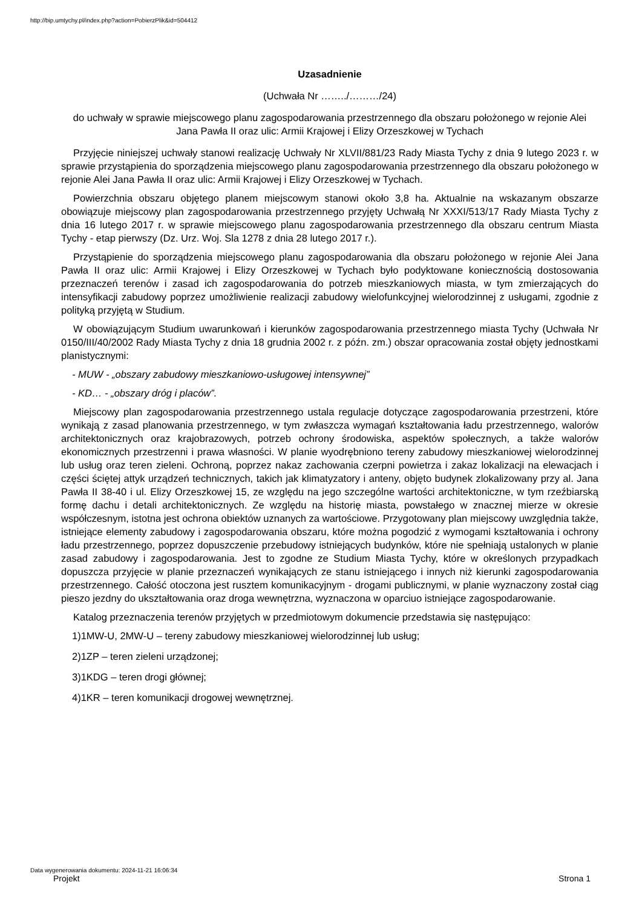http://bip.umtychy.pl/index.php?action=PobierzPlik&id=504412
Uzasadnienie
(Uchwała Nr ……../………/24)
do uchwały w sprawie miejscowego planu zagospodarowania przestrzennego dla obszaru położonego w rejonie Alei Jana Pawła II oraz ulic: Armii Krajowej i Elizy Orzeszkowej w Tychach
Przyjęcie niniejszej uchwały stanowi realizację Uchwały Nr XLVII/881/23 Rady Miasta Tychy z dnia 9 lutego 2023 r. w sprawie przystąpienia do sporządzenia miejscowego planu zagospodarowania przestrzennego dla obszaru położonego w rejonie Alei Jana Pawła II oraz ulic: Armii Krajowej i Elizy Orzeszkowej w Tychach.
Powierzchnia obszaru objętego planem miejscowym stanowi około 3,8 ha. Aktualnie na wskazanym obszarze obowiązuje miejscowy plan zagospodarowania przestrzennego przyjęty Uchwałą Nr XXXI/513/17 Rady Miasta Tychy z dnia 16 lutego 2017 r. w sprawie miejscowego planu zagospodarowania przestrzennego dla obszaru centrum Miasta Tychy - etap pierwszy (Dz. Urz. Woj. Sla 1278 z dnia 28 lutego 2017 r.).
Przystąpienie do sporządzenia miejscowego planu zagospodarowania dla obszaru położonego w rejonie Alei Jana Pawła II oraz ulic: Armii Krajowej i Elizy Orzeszkowej w Tychach było podyktowane koniecznością dostosowania przeznaczeń terenów i zasad ich zagospodarowania do potrzeb mieszkaniowych miasta, w tym zmierzających do intensyfikacji zabudowy poprzez umożliwienie realizacji zabudowy wielofunkcyjnej wielorodzinnej z usługami, zgodnie z polityką przyjętą w Studium.
W obowiązującym Studium uwarunkowań i kierunków zagospodarowania przestrzennego miasta Tychy (Uchwała Nr 0150/III/40/2002 Rady Miasta Tychy z dnia 18 grudnia 2002 r. z późn. zm.) obszar opracowania został objęty jednostkami planistycznymi:
- MUW - „obszary zabudowy mieszkaniowo-usługowej intensywnej”
- KD… - „obszary dróg i placów”.
Miejscowy plan zagospodarowania przestrzennego ustala regulacje dotyczące zagospodarowania przestrzeni, które wynikają z zasad planowania przestrzennego, w tym zwłaszcza wymagań kształtowania ładu przestrzennego, walorów architektonicznych oraz krajobrazowych, potrzeb ochrony środowiska, aspektów społecznych, a także walorów ekonomicznych przestrzenni i prawa własności. W planie wyodrębniono tereny zabudowy mieszkaniowej wielorodzinnej lub usług oraz teren zieleni. Ochroną, poprzez nakaz zachowania czerpni powietrza i zakaz lokalizacji na elewacjach i części ściętej attyk urządzeń technicznych, takich jak klimatyzatory i anteny, objęto budynek zlokalizowany przy al. Jana Pawła II 38-40 i ul. Elizy Orzeszkowej 15, ze względu na jego szczególne wartości architektoniczne, w tym rzeźbiarską formę dachu i detali architektonicznych. Ze względu na historię miasta, powstałego w znacznej mierze w okresie współczesnym, istotna jest ochrona obiektów uznanych za wartościowe. Przygotowany plan miejscowy uwzględnia także, istniejące elementy zabudowy i zagospodarowania obszaru, które można pogodzić z wymogami kształtowania i ochrony ładu przestrzennego, poprzez dopuszczenie przebudowy istniejących budynków, które nie spełniają ustalonych w planie zasad zabudowy i zagospodarowania. Jest to zgodne ze Studium Miasta Tychy, które w określonych przypadkach dopuszcza przyjęcie w planie przeznaczeń wynikających ze stanu istniejącego i innych niż kierunki zagospodarowania przestrzennego. Całość otoczona jest rusztem komunikacyjnym - drogami publicznymi, w planie wyznaczony został ciąg pieszo jezdny do ukształtowania oraz droga wewnętrzna, wyznaczona w oparciuo istniejące zagospodarowanie.
Katalog przeznaczenia terenów przyjętych w przedmiotowym dokumencie przedstawia się następująco:
1)1MW-U, 2MW-U – tereny zabudowy mieszkaniowej wielorodzinnej lub usług;
2)1ZP – teren zieleni urządzonej;
3)1KDG – teren drogi głównej;
4)1KR – teren komunikacji drogowej wewnętrznej.
Data wygenerowania dokumentu: 2024-11-21 16:06:34
Projekt Strona 1